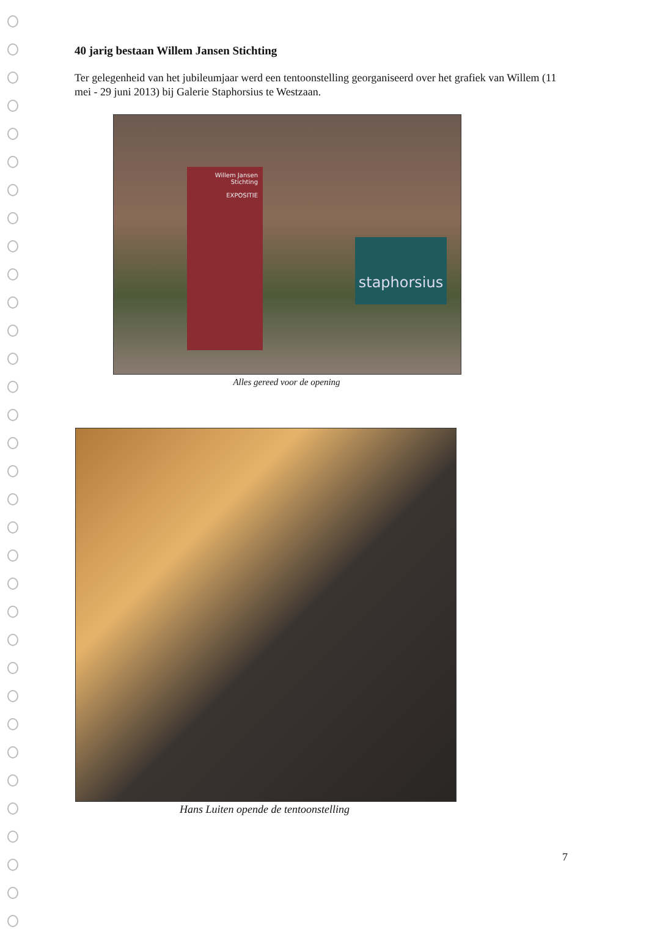40 jarig bestaan Willem Jansen Stichting
Ter gelegenheid van het jubileumjaar werd een tentoonstelling georganiseerd over het grafiek van Willem (11 mei - 29 juni 2013) bij Galerie Staphorsius te Westzaan.
Willem Jansen
Stichting
EXPOSITIE
staphorsius
Alles gereed voor de opening
Hans Luiten opende de tentoonstelling
7